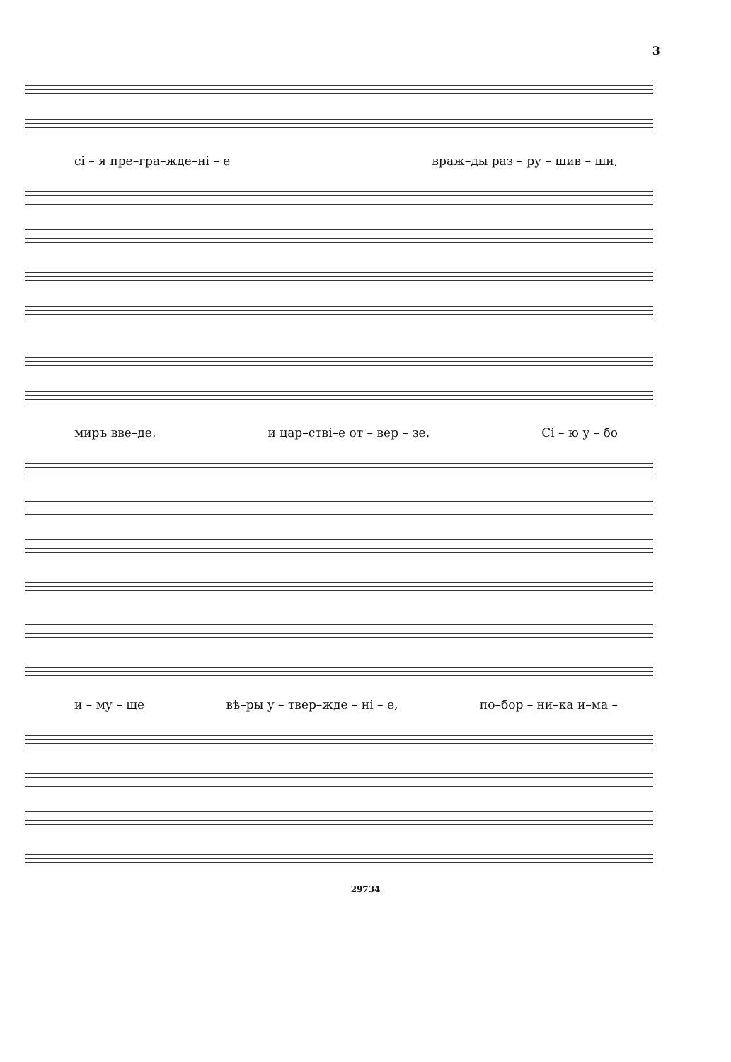3
сі – я пре–гра–жде–ні – е враж–ды раз – ру – шив – ши,
миръ вве–де, и цар–стві–е от – вер – зе. Сі – ю у – бо
и – му – ще вѣ–ры у – твер–жде – ні – е, по–бор – ни–ка и–ма –
29734